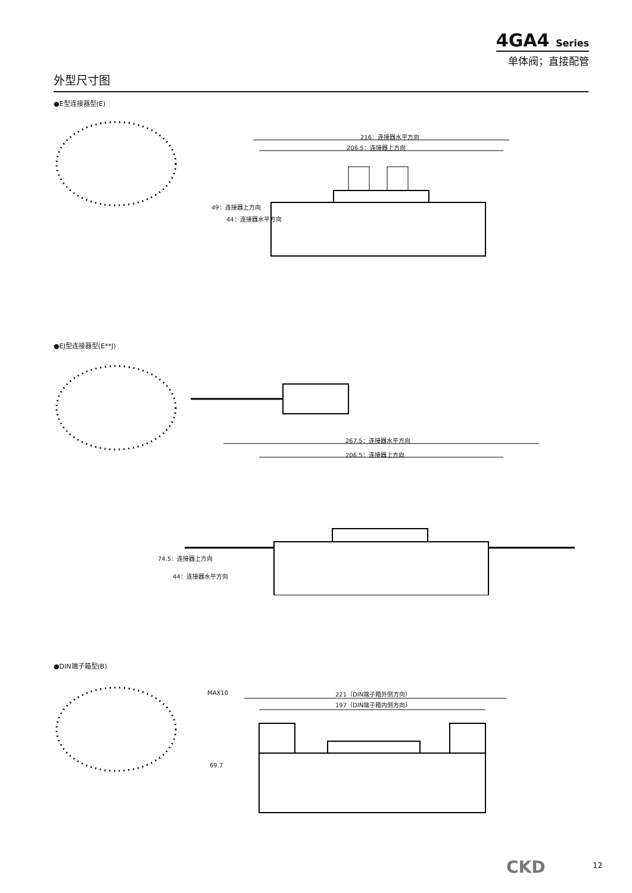4GA4 Series
单体阀；直接配管
外型尺寸图
●E型连接器型(E)
216：连接器水平方向
206.5：连接器上方向
49：连接器上方向
44：连接器水平方向
●EJ型连接器型(E**J)
267.5：连接器水平方向
206.5：连接器上方向
74.5：连接器上方向
44：连接器水平方向
●DIN端子箱型(B)
MAX10 221（DIN端子箱外侧方向）
197（DIN端子箱内侧方向）
69.7
CKD 12